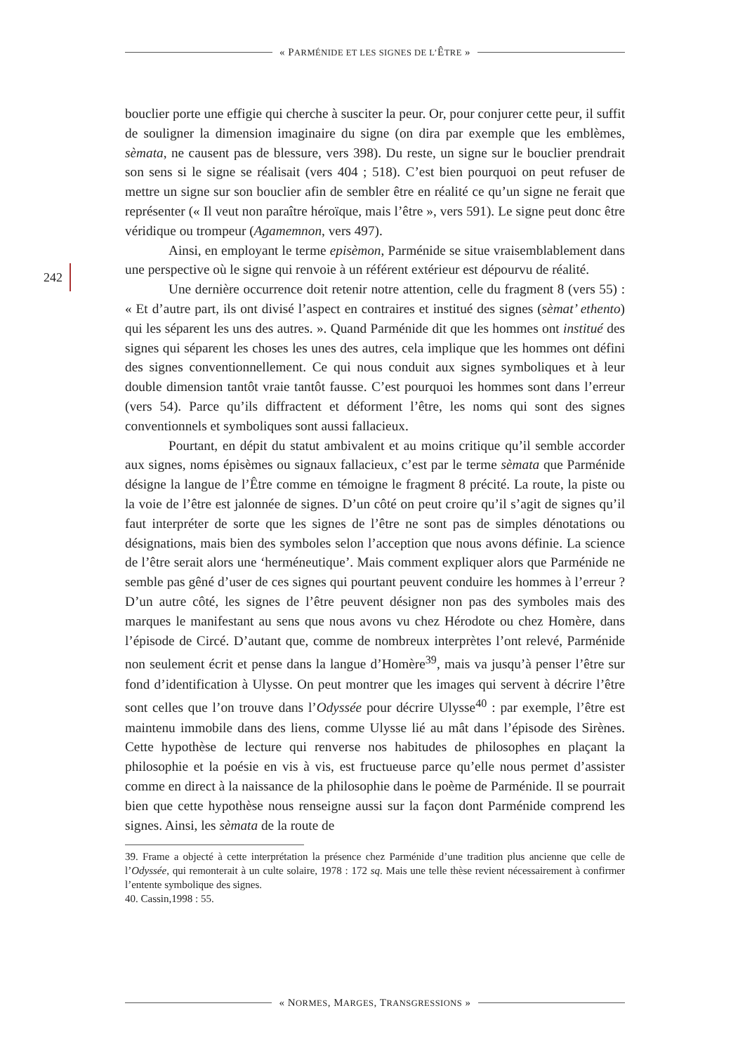« PARMÉNIDE ET LES SIGNES DE L’ÊTRE »
242
bouclier porte une effigie qui cherche à susciter la peur. Or, pour conjurer cette peur, il suffit de souligner la dimension imaginaire du signe (on dira par exemple que les emblèmes, sèmata, ne causent pas de blessure, vers 398). Du reste, un signe sur le bouclier prendrait son sens si le signe se réalisait (vers 404 ; 518). C’est bien pourquoi on peut refuser de mettre un signe sur son bouclier afin de sembler être en réalité ce qu’un signe ne ferait que représenter (« Il veut non paraître héroïque, mais l’être », vers 591). Le signe peut donc être véridique ou trompeur (Agamemnon, vers 497).
Ainsi, en employant le terme episèmon, Parménide se situe vraisemblablement dans une perspective où le signe qui renvoie à un référent extérieur est dépourvu de réalité.
Une dernière occurrence doit retenir notre attention, celle du fragment 8 (vers 55) : « Et d’autre part, ils ont divisé l’aspect en contraires et institué des signes (sèmat’ ethento) qui les séparent les uns des autres. ». Quand Parménide dit que les hommes ont institué des signes qui séparent les choses les unes des autres, cela implique que les hommes ont défini des signes conventionnellement. Ce qui nous conduit aux signes symboliques et à leur double dimension tantôt vraie tantôt fausse. C’est pourquoi les hommes sont dans l’erreur (vers 54). Parce qu’ils diffractent et déforment l’être, les noms qui sont des signes conventionnels et symboliques sont aussi fallacieux.
Pourtant, en dépit du statut ambivalent et au moins critique qu’il semble accorder aux signes, noms épisèmes ou signaux fallacieux, c’est par le terme sèmata que Parménide désigne la langue de l’Être comme en témoigne le fragment 8 précité. La route, la piste ou la voie de l’être est jalonnée de signes. D’un côté on peut croire qu’il s’agit de signes qu’il faut interpréter de sorte que les signes de l’être ne sont pas de simples dénotations ou désignations, mais bien des symboles selon l’acception que nous avons définie. La science de l’être serait alors une ‘herméneutique’. Mais comment expliquer alors que Parménide ne semble pas gêné d’user de ces signes qui pourtant peuvent conduire les hommes à l’erreur ? D’un autre côté, les signes de l’être peuvent désigner non pas des symboles mais des marques le manifestant au sens que nous avons vu chez Hérodote ou chez Homère, dans l’épisode de Circé. D’autant que, comme de nombreux interprètes l’ont relevé, Parménide non seulement écrit et pense dans la langue d’Homère<sup>39</sup>, mais va jusqu’à penser l’être sur fond d’identification à Ulysse. On peut montrer que les images qui servent à décrire l’être sont celles que l’on trouve dans l’Odyssée pour décrire Ulysse<sup>40</sup> : par exemple, l’être est maintenu immobile dans des liens, comme Ulysse lié au mât dans l’épisode des Sirènes. Cette hypothèse de lecture qui renverse nos habitudes de philosophes en plaçant la philosophie et la poésie en vis à vis, est fructueuse parce qu’elle nous permet d’assister comme en direct à la naissance de la philosophie dans le poème de Parménide. Il se pourrait bien que cette hypothèse nous renseigne aussi sur la façon dont Parménide comprend les signes. Ainsi, les sèmata de la route de
39. Frame a objecté à cette interprétation la présence chez Parménide d’une tradition plus ancienne que celle de l’Odyssée, qui remonterait à un culte solaire, 1978 : 172 sq. Mais une telle thèse revient nécessairement à confirmer l’entente symbolique des signes.
40. Cassin,1998 : 55.
« NORMES, MARGES, TRANSGRESSIONS »